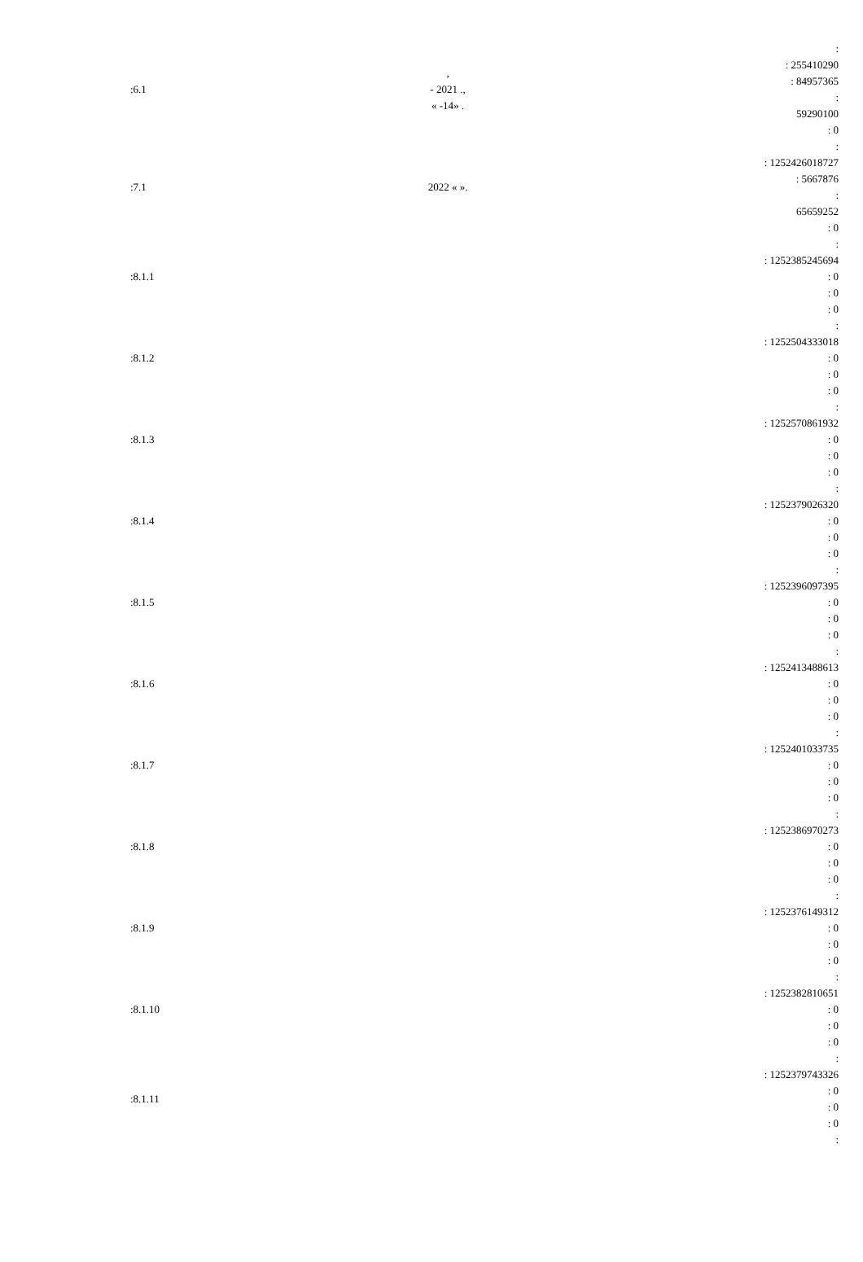| :6.1 | , - 2021 ., « -14» . | : : 255410290 : 84957365 : 59290100 : 0 |
| :7.1 | 2022 « ». | : : 1252426018727 : 5667876 : 65659252 : 0 |
| :8.1.1 | | : : 1252385245694 : 0 : 0 : 0 |
| :8.1.2 | | : : 1252504333018 : 0 : 0 : 0 |
| :8.1.3 | | : : 1252570861932 : 0 : 0 : 0 |
| :8.1.4 | | : : 1252379026320 : 0 : 0 : 0 |
| :8.1.5 | | : : 1252396097395 : 0 : 0 : 0 |
| :8.1.6 | | : : 1252413488613 : 0 : 0 : 0 |
| :8.1.7 | | : : 1252401033735 : 0 : 0 : 0 |
| :8.1.8 | | : : 1252386970273 : 0 : 0 : 0 |
| :8.1.9 | | : : 1252376149312 : 0 : 0 : 0 |
| :8.1.10 | | : : 1252382810651 : 0 : 0 : 0 |
| :8.1.11 | | : : 1252379743326 : 0 : 0 : 0 : |